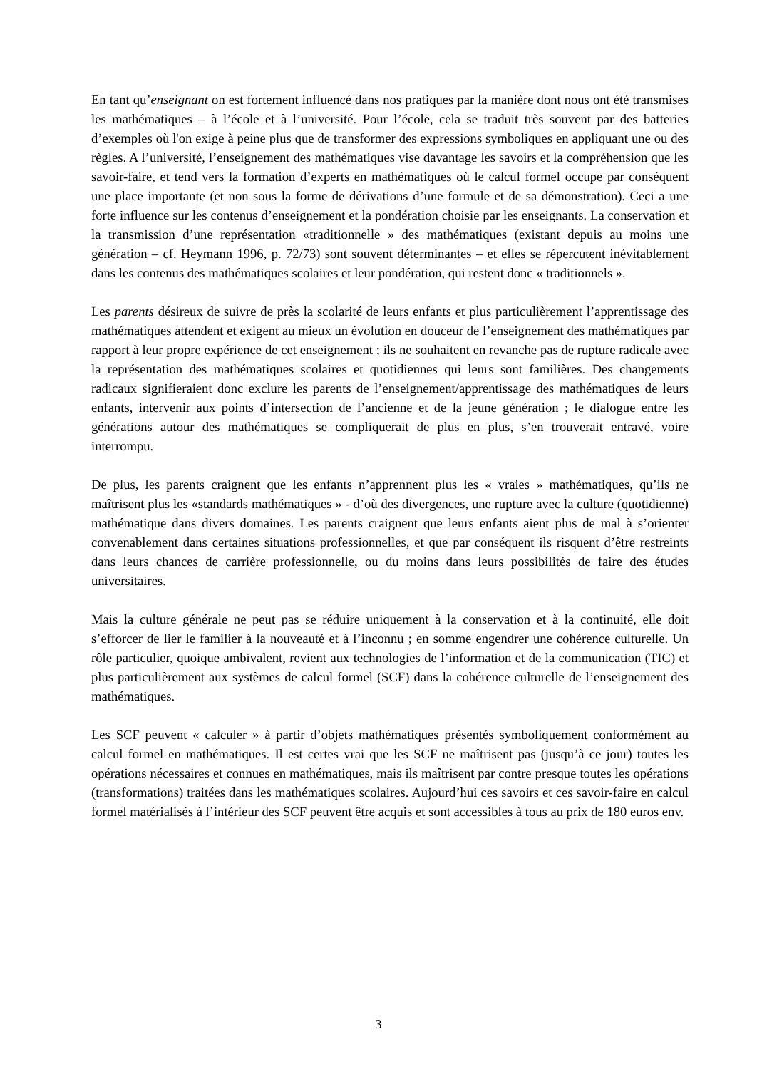En tant qu’enseignant on est fortement influencé dans nos pratiques par la manière dont nous ont été transmises les mathématiques – à l’école et à l’université. Pour l’école, cela se traduit très souvent par des batteries d’exemples où l'on exige à peine plus que de transformer des expressions symboliques en appliquant une ou des règles. A l’université, l’enseignement des mathématiques vise davantage les savoirs et la compréhension que les savoir-faire, et tend vers la formation d’experts en mathématiques où le calcul formel occupe par conséquent une place importante (et non sous la forme de dérivations d’une formule et de sa démonstration). Ceci a une forte influence sur les contenus d’enseignement et la pondération choisie par les enseignants. La conservation et la transmission d’une représentation «traditionnelle » des mathématiques (existant depuis au moins une génération – cf. Heymann 1996, p. 72/73) sont souvent déterminantes – et elles se répercutent inévitablement dans les contenus des mathématiques scolaires et leur pondération, qui restent donc « traditionnels ».
Les parents désireux de suivre de près la scolarité de leurs enfants et plus particulièrement l’apprentissage des mathématiques attendent et exigent au mieux un évolution en douceur de l’enseignement des mathématiques par rapport à leur propre expérience de cet enseignement ; ils ne souhaitent en revanche pas de rupture radicale avec la représentation des mathématiques scolaires et quotidiennes qui leurs sont familières. Des changements radicaux signifieraient donc exclure les parents de l’enseignement/apprentissage des mathématiques de leurs enfants, intervenir aux points d’intersection de l’ancienne et de la jeune génération ; le dialogue entre les générations autour des mathématiques se compliquerait de plus en plus, s’en trouverait entravé, voire interrompu.
De plus, les parents craignent que les enfants n’apprennent plus les « vraies » mathématiques, qu’ils ne maîtrisent plus les «standards mathématiques » - d’où des divergences, une rupture avec la culture (quotidienne) mathématique dans divers domaines. Les parents craignent que leurs enfants aient plus de mal à s’orienter convenablement dans certaines situations professionnelles, et que par conséquent ils risquent d’être restreints dans leurs chances de carrière professionnelle, ou du moins dans leurs possibilités de faire des études universitaires.
Mais la culture générale ne peut pas se réduire uniquement à la conservation et à la continuité, elle doit s’efforcer de lier le familier à la nouveauté et à l’inconnu ; en somme engendrer une cohérence culturelle. Un rôle particulier, quoique ambivalent, revient aux technologies de l’information et de la communication (TIC) et plus particulièrement aux systèmes de calcul formel (SCF) dans la cohérence culturelle de l’enseignement des mathématiques.
Les SCF peuvent « calculer » à partir d’objets mathématiques présentés symboliquement conformément au calcul formel en mathématiques. Il est certes vrai que les SCF ne maîtrisent pas (jusqu’à ce jour) toutes les opérations nécessaires et connues en mathématiques, mais ils maîtrisent par contre presque toutes les opérations (transformations) traitées dans les mathématiques scolaires. Aujourd’hui ces savoirs et ces savoir-faire en calcul formel matérialisés à l’intérieur des SCF peuvent être acquis et sont accessibles à tous au prix de 180 euros env.
3